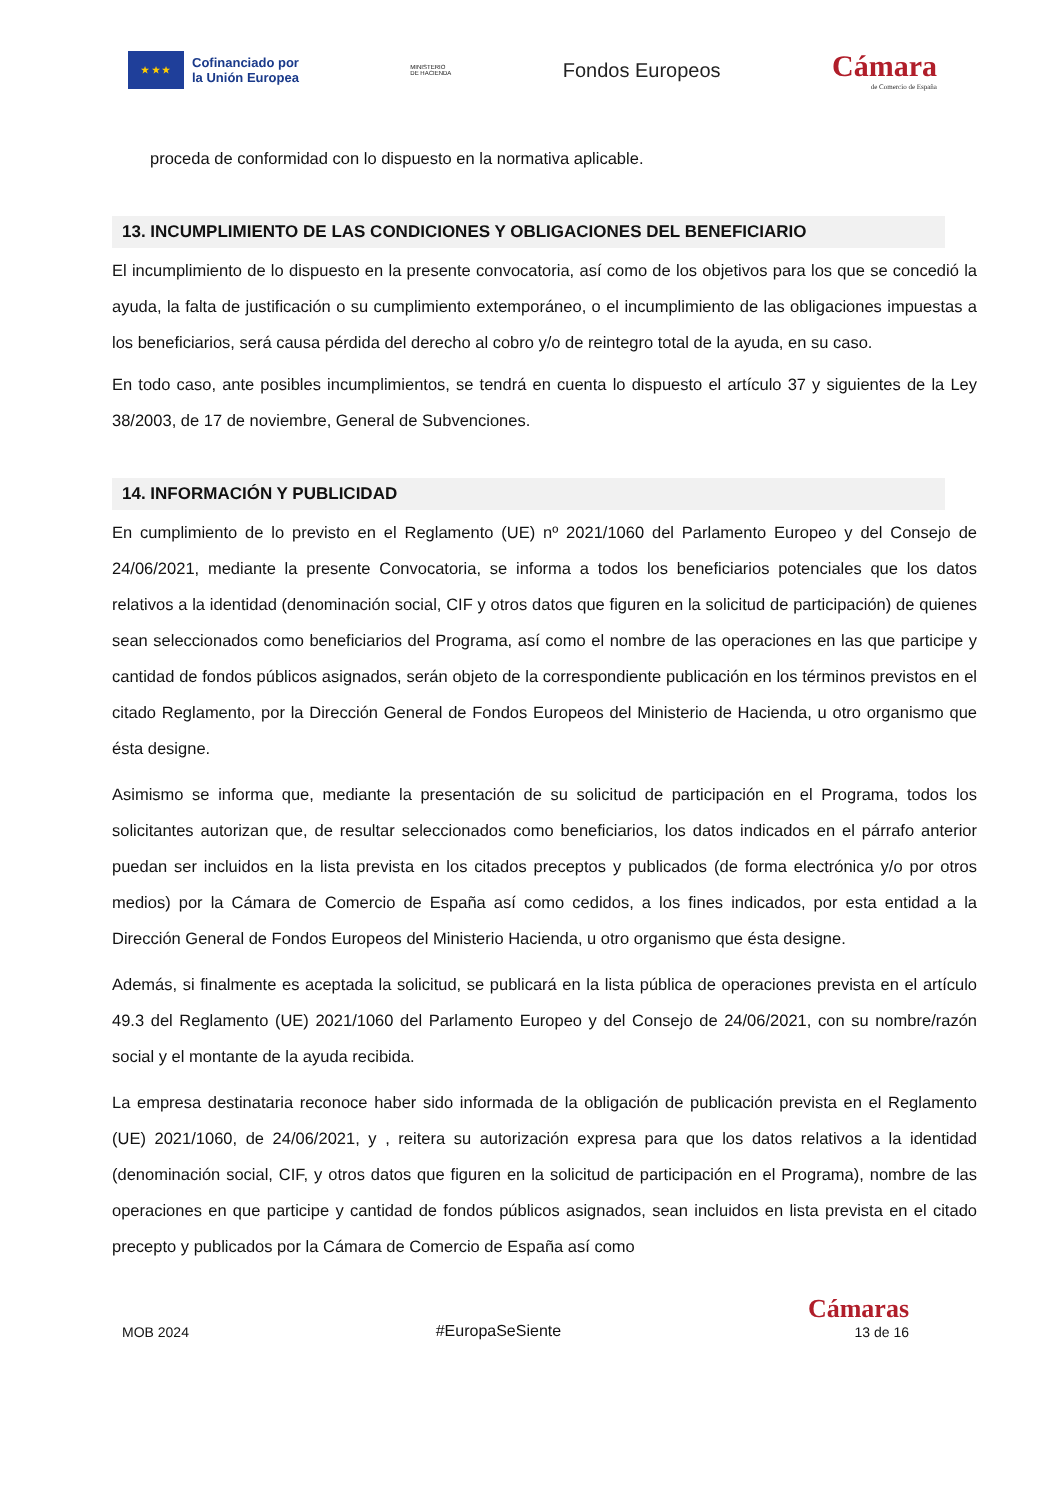★ ★ ★
Cofinanciado por
la Unión Europea
MINISTERIO
DE HACIENDA
Fondos Europeos
Cámara
de Comercio de España
proceda de conformidad con lo dispuesto en la normativa aplicable.
13. INCUMPLIMIENTO DE LAS CONDICIONES Y OBLIGACIONES DEL BENEFICIARIO
El incumplimiento de lo dispuesto en la presente convocatoria, así como de los objetivos para los que se concedió la ayuda, la falta de justificación o su cumplimiento extemporáneo, o el incumplimiento de las obligaciones impuestas a los beneficiarios, será causa pérdida del derecho al cobro y/o de reintegro total de la ayuda, en su caso.
En todo caso, ante posibles incumplimientos, se tendrá en cuenta lo dispuesto el artículo 37 y siguientes de la Ley 38/2003, de 17 de noviembre, General de Subvenciones.
14. INFORMACIÓN Y PUBLICIDAD
En cumplimiento de lo previsto en el Reglamento (UE) nº 2021/1060 del Parlamento Europeo y del Consejo de 24/06/2021, mediante la presente Convocatoria, se informa a todos los beneficiarios potenciales que los datos relativos a la identidad (denominación social, CIF y otros datos que figuren en la solicitud de participación) de quienes sean seleccionados como beneficiarios del Programa, así como el nombre de las operaciones en las que participe y cantidad de fondos públicos asignados, serán objeto de la correspondiente publicación en los términos previstos en el citado Reglamento, por la Dirección General de Fondos Europeos del Ministerio de Hacienda, u otro organismo que ésta designe.
Asimismo se informa que, mediante la presentación de su solicitud de participación en el Programa, todos los solicitantes autorizan que, de resultar seleccionados como beneficiarios, los datos indicados en el párrafo anterior puedan ser incluidos en la lista prevista en los citados preceptos y publicados (de forma electrónica y/o por otros medios) por la Cámara de Comercio de España así como cedidos, a los fines indicados, por esta entidad a la Dirección General de Fondos Europeos del Ministerio Hacienda, u otro organismo que ésta designe.
Además, si finalmente es aceptada la solicitud, se publicará en la lista pública de operaciones prevista en el artículo 49.3 del Reglamento (UE) 2021/1060 del Parlamento Europeo y del Consejo de 24/06/2021, con su nombre/razón social y el montante de la ayuda recibida.
La empresa destinataria reconoce haber sido informada de la obligación de publicación prevista en el Reglamento (UE) 2021/1060, de 24/06/2021, y , reitera su autorización expresa para que los datos relativos a la identidad (denominación social, CIF, y otros datos que figuren en la solicitud de participación en el Programa), nombre de las operaciones en que participe y cantidad de fondos públicos asignados, sean incluidos en lista prevista en el citado precepto y publicados por la Cámara de Comercio de España así como
MOB 2024 #EuropaSeSiente Cámaras
13 de 16